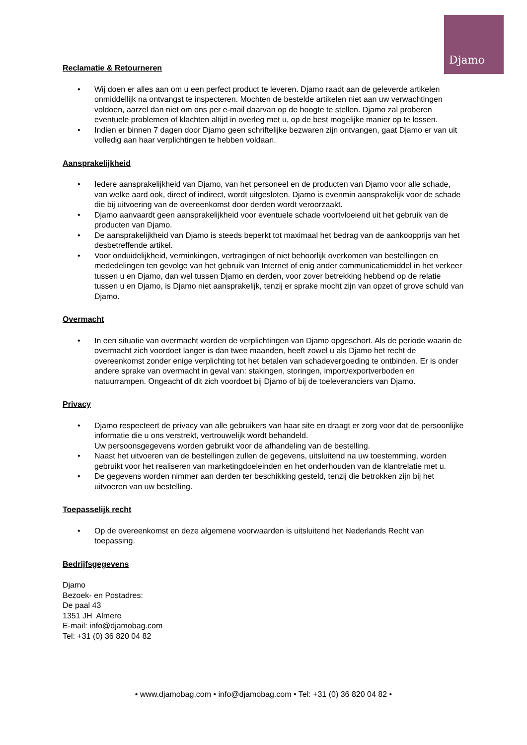Djamo
Reclamatie & Retourneren
• Wij doen er alles aan om u een perfect product te leveren. Djamo raadt aan de geleverde artikelen onmiddellijk na ontvangst te inspecteren. Mochten de bestelde artikelen niet aan uw verwachtingen voldoen, aarzel dan niet om ons per e-mail daarvan op de hoogte te stellen. Djamo zal proberen eventuele problemen of klachten altijd in overleg met u, op de best mogelijke manier op te lossen.
• Indien er binnen 7 dagen door Djamo geen schriftelijke bezwaren zijn ontvangen, gaat Djamo er van uit volledig aan haar verplichtingen te hebben voldaan.
Aansprakelijkheid
• Iedere aansprakelijkheid van Djamo, van het personeel en de producten van Djamo voor alle schade, van welke aard ook, direct of indirect, wordt uitgesloten. Djamo is evenmin aansprakelijk voor de schade die bij uitvoering van de overeenkomst door derden wordt veroorzaakt.
• Djamo aanvaardt geen aansprakelijkheid voor eventuele schade voortvloeiend uit het gebruik van de producten van Djamo.
• De aansprakelijkheid van Djamo is steeds beperkt tot maximaal het bedrag van de aankoopprijs van het desbetreffende artikel.
• Voor onduidelijkheid, verminkingen, vertragingen of niet behoorlijk overkomen van bestellingen en mededelingen ten gevolge van het gebruik van Internet of enig ander communicatiemiddel in het verkeer tussen u en Djamo, dan wel tussen Djamo en derden, voor zover betrekking hebbend op de relatie tussen u en Djamo, is Djamo niet aansprakelijk, tenzij er sprake mocht zijn van opzet of grove schuld van Djamo.
Overmacht
• In een situatie van overmacht worden de verplichtingen van Djamo opgeschort. Als de periode waarin de overmacht zich voordoet langer is dan twee maanden, heeft zowel u als Djamo het recht de overeenkomst zonder enige verplichting tot het betalen van schadevergoeding te ontbinden. Er is onder andere sprake van overmacht in geval van: stakingen, storingen, import/exportverboden en natuurrampen. Ongeacht of dit zich voordoet bij Djamo of bij de toeleveranciers van Djamo.
Privacy
• Djamo respecteert de privacy van alle gebruikers van haar site en draagt er zorg voor dat de persoonlijke informatie die u ons verstrekt, vertrouwelijk wordt behandeld.
Uw persoonsgegevens worden gebruikt voor de afhandeling van de bestelling.
• Naast het uitvoeren van de bestellingen zullen de gegevens, uitsluitend na uw toestemming, worden gebruikt voor het realiseren van marketingdoeleinden en het onderhouden van de klantrelatie met u.
• De gegevens worden nimmer aan derden ter beschikking gesteld, tenzij die betrokken zijn bij het uitvoeren van uw bestelling.
Toepasselijk recht
• Op de overeenkomst en deze algemene voorwaarden is uitsluitend het Nederlands Recht van toepassing.
Bedrijfsgegevens
Djamo
Bezoek- en Postadres:
De paal 43
1351 JH Almere
E-mail: info@djamobag.com
Tel: +31 (0) 36 820 04 82
• www.djamobag.com • info@djamobag.com • Tel: +31 (0) 36 820 04 82 •